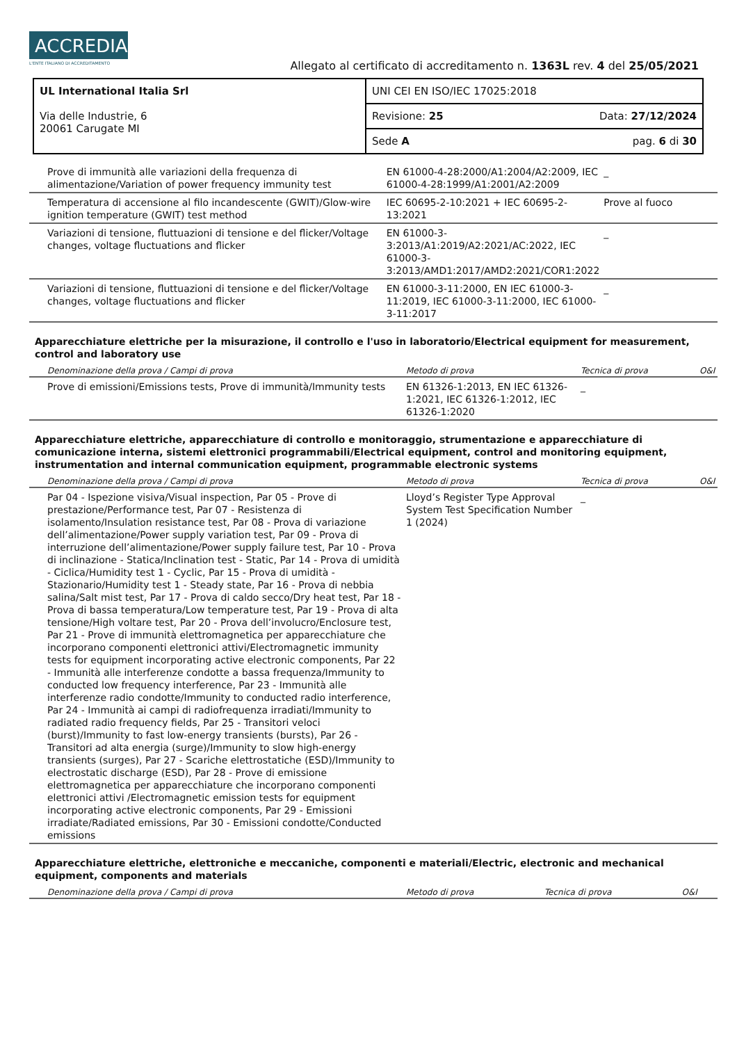ACCREDIA L'ENTE ITALIANO DI ACCREDITAMENTO
Allegato al certificato di accreditamento n. 1363L rev. 4 del 25/05/2021
| UL International Italia Srl Via delle Industrie, 6 20061 Carugate MI | UNI CEI EN ISO/IEC 17025:2018 | |
| | Revisione: 25 | Data: 27/12/2024 |
| | Sede A | pag. 6 di 30 |
| Prove di immunità alle variazioni della frequenza di alimentazione/Variation of power frequency immunity test | EN 61000-4-28:2000/A1:2004/A2:2009, IEC 61000-4-28:1999/A1:2001/A2:2009 | _ | |
| Temperatura di accensione al filo incandescente (GWIT)/Glow-wire ignition temperature (GWIT) test method | IEC 60695-2-10:2021 + IEC 60695-2-13:2021 | Prove al fuoco | |
| Variazioni di tensione, fluttuazioni di tensione e del flicker/Voltage changes, voltage fluctuations and flicker | EN 61000-3-3:2013/A1:2019/A2:2021/AC:2022, IEC 61000-3-3:2013/AMD1:2017/AMD2:2021/COR1:2022 | _ | |
| Variazioni di tensione, fluttuazioni di tensione e del flicker/Voltage changes, voltage fluctuations and flicker | EN 61000-3-11:2000, EN IEC 61000-3-11:2019, IEC 61000-3-11:2000, IEC 61000-3-11:2017 | _ | |
Apparecchiature elettriche per la misurazione, il controllo e l'uso in laboratorio/Electrical equipment for measurement, control and laboratory use
| Denominazione della prova / Campi di prova | Metodo di prova | Tecnica di prova | O&I |
| --- | --- | --- | --- |
| Prove di emissioni/Emissions tests, Prove di immunità/Immunity tests | EN 61326-1:2013, EN IEC 61326-1:2021, IEC 61326-1:2012, IEC 61326-1:2020 | _ | |
Apparecchiature elettriche, apparecchiature di controllo e monitoraggio, strumentazione e apparecchiature di comunicazione interna, sistemi elettronici programmabili/Electrical equipment, control and monitoring equipment, instrumentation and internal communication equipment, programmable electronic systems
| Denominazione della prova / Campi di prova | Metodo di prova | Tecnica di prova | O&I |
| --- | --- | --- | --- |
| Par 04 - Ispezione visiva/Visual inspection, Par 05 - Prove di prestazione/Performance test, Par 07 - Resistenza di isolamento/Insulation resistance test, Par 08 - Prova di variazione dell’alimentazione/Power supply variation test, Par 09 - Prova di interruzione dell’alimentazione/Power supply failure test, Par 10 - Prova di inclinazione - Statica/Inclination test - Static, Par 14 - Prova di umidità - Ciclica/Humidity test 1 - Cyclic, Par 15 - Prova di umidità - Stazionario/Humidity test 1 - Steady state, Par 16 - Prova di nebbia salina/Salt mist test, Par 17 - Prova di caldo secco/Dry heat test, Par 18 - Prova di bassa temperatura/Low temperature test, Par 19 - Prova di alta tensione/High voltare test, Par 20 - Prova dell’involucro/Enclosure test, Par 21 - Prove di immunità elettromagnetica per apparecchiature che incorporano componenti elettronici attivi/Electromagnetic immunity tests for equipment incorporating active electronic components, Par 22 - Immunità alle interferenze condotte a bassa frequenza/Immunity to conducted low frequency interference, Par 23 - Immunità alle interferenze radio condotte/Immunity to conducted radio interference, Par 24 - Immunità ai campi di radiofrequenza irradiati/Immunity to radiated radio frequency fields, Par 25 - Transitori veloci (burst)/Immunity to fast low-energy transients (bursts), Par 26 - Transitori ad alta energia (surge)/Immunity to slow high-energy transients (surges), Par 27 - Scariche elettrostatiche (ESD)/Immunity to electrostatic discharge (ESD), Par 28 - Prove di emissione elettromagnetica per apparecchiature che incorporano componenti elettronici attivi /Electromagnetic emission tests for equipment incorporating active electronic components, Par 29 - Emissioni irradiate/Radiated emissions, Par 30 - Emissioni condotte/Conducted emissions | Lloyd’s Register Type Approval System Test Specification Number 1 (2024) | _ | |
Apparecchiature elettriche, elettroniche e meccaniche, componenti e materiali/Electric, electronic and mechanical equipment, components and materials
| Denominazione della prova / Campi di prova | Metodo di prova | Tecnica di prova | O&I |
| --- | --- | --- | --- |